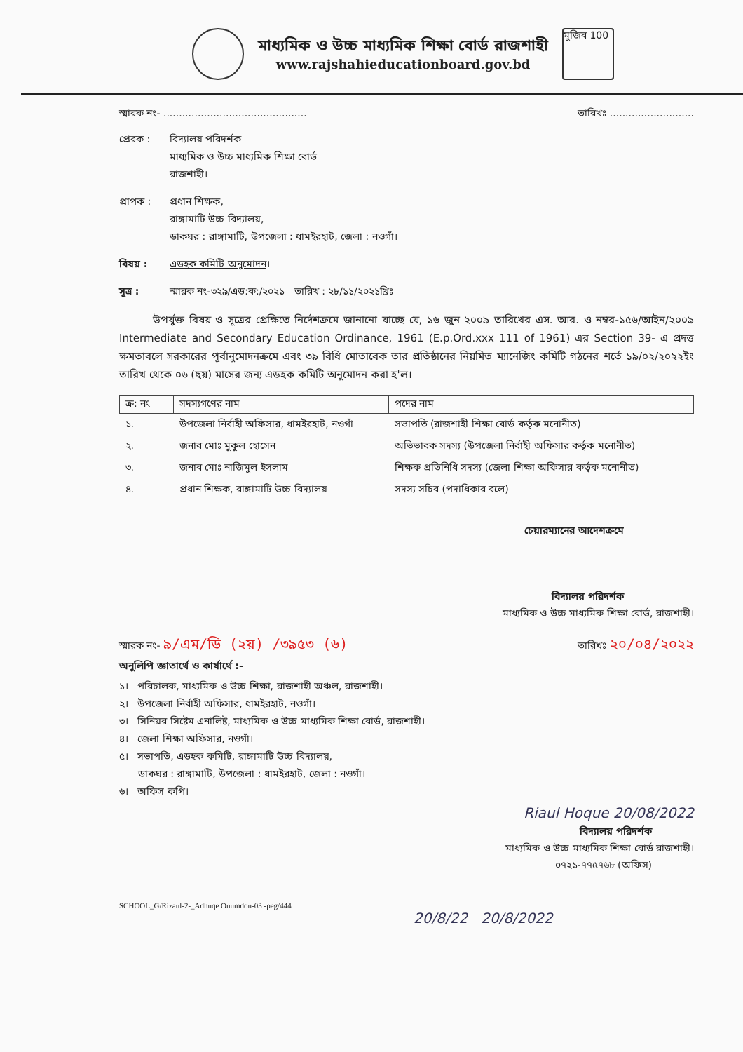মাধ্যমিক ও উচ্চ মাধ্যমিক শিক্ষা বোর্ড রাজশাহী
www.rajshahieducationboard.gov.bd
মুজিব 100
স্মারক নং- .............................................. তারিখঃ ...........................
প্রেরক : বিদ্যালয় পরিদর্শক
মাধ্যমিক ও উচ্চ মাধ্যমিক শিক্ষা বোর্ড
রাজশাহী।
প্রাপক : প্রধান শিক্ষক,
রাঙ্গামাটি উচ্চ বিদ্যালয়,
ডাকঘর : রাঙ্গামাটি, উপজেলা : ধামইরহাট, জেলা : নওগাঁ।
বিষয় : এডহক কমিটি অনুমোদন ।
সূত্র : স্মারক নং-৩২৯/এড:ক:/২০২১ তারিখ : ২৮/১১/২০২১খ্রিঃ
উপর্যুক্ত বিষয় ও সূত্রের প্রেক্ষিতে নির্দেশক্রমে জানানো যাচ্ছে যে, ১৬ জুন ২০০৯ তারিখের এস. আর. ও নম্বর-১৫৬/আইন/২০০৯ Intermediate and Secondary Education Ordinance, 1961 (E.p.Ord.xxx 111 of 1961) এর Section 39- এ প্রদত্ত ক্ষমতাবলে সরকারের পূর্বানুমোদনক্রমে এবং ৩৯ বিধি মোতাবেক তার প্রতিষ্ঠানের নিয়মিত ম্যানেজিং কমিটি গঠনের শর্তে ১৯/০২/২০২২ইং তারিখ থেকে ০৬ (ছয়) মাসের জন্য এডহক কমিটি অনুমোদন করা হ'ল।
| ক্র: নং | সদস্যগণের নাম | পদের নাম |
| --- | --- | --- |
| ১. | উপজেলা নির্বাহী অফিসার, ধামইরহাট, নওগাঁ | সভাপতি (রাজশাহী শিক্ষা বোর্ড কর্তৃক মনোনীত) |
| ২. | জনাব মোঃ মুকুল হোসেন | অভিভাবক সদস্য (উপজেলা নির্বাহী অফিসার কর্তৃক মনোনীত) |
| ৩. | জনাব মোঃ নাজিমুল ইসলাম | শিক্ষক প্রতিনিধি সদস্য (জেলা শিক্ষা অফিসার কর্তৃক মনোনীত) |
| ৪. | প্রধান শিক্ষক, রাঙ্গামাটি উচ্চ বিদ্যালয় | সদস্য সচিব (পদাধিকার বলে) |
চেয়ারম্যানের আদেশক্রমে
বিদ্যালয় পরিদর্শক
মাধ্যমিক ও উচ্চ মাধ্যমিক শিক্ষা বোর্ড, রাজশাহী।
স্মারক নং- ৯/এম/ডি (২য়) /৩৯৫৩ (৬) তারিখঃ ২০/০৪/২০২২
অনুলিপি জ্ঞাতার্থে ও কার্যার্থে :-
১। পরিচালক, মাধ্যমিক ও উচ্চ শিক্ষা, রাজশাহী অঞ্চল, রাজশাহী।
২। উপজেলা নির্বাহী অফিসার, ধামইরহাট, নওগাঁ।
৩। সিনিয়র সিষ্টেম এনালিষ্ট, মাধ্যমিক ও উচ্চ মাধ্যমিক শিক্ষা বোর্ড, রাজশাহী।
৪। জেলা শিক্ষা অফিসার, নওগাঁ।
৫। সভাপতি, এডহক কমিটি, রাঙ্গামাটি উচ্চ বিদ্যালয়,
ডাকঘর : রাঙ্গামাটি, উপজেলা : ধামইরহাট, জেলা : নওগাঁ।
৬। অফিস কপি।
Riaul Hoque 20/08/2022
বিদ্যালয় পরিদর্শক
মাধ্যমিক ও উচ্চ মাধ্যমিক শিক্ষা বোর্ড রাজশাহী।
০৭২১-৭৭৫৭৬৮ (অফিস)
SCHOOL_G/Rizaul-2-_Adhuqe Onumdon-03 -peg/444
20/8/22 20/8/2022